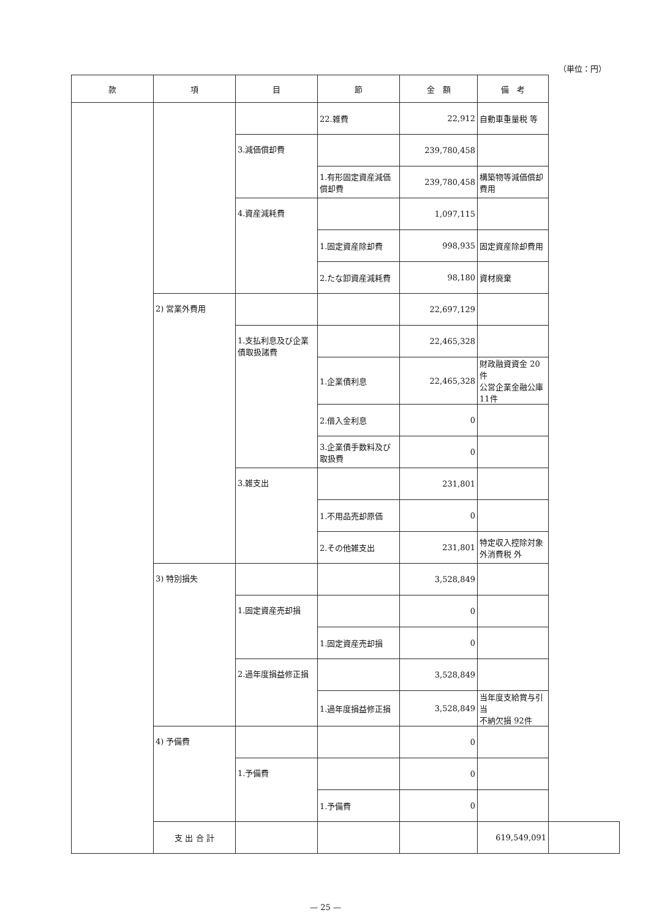（単位：円）
| 款 | 項 | 目 | 節 | 金 額 | 備 考 | |
| --- | --- | --- | --- | --- | --- | --- |
| | | | 22.雑費 | 22,912 | 自動車重量税 等 | |
| | | 3.減価償却費 | | 239,780,458 | | |
| | | | 1.有形固定資産減価償却費 | 239,780,458 | 構築物等減価償却費用 | |
| | | 4.資産減耗費 | | 1,097,115 | | |
| | | | 1.固定資産除却費 | 998,935 | 固定資産除却費用 | |
| | | | 2.たな卸資産減耗費 | 98,180 | 資材廃棄 | |
| | 2) 営業外費用 | | | 22,697,129 | | |
| | | 1.支払利息及び企業債取扱諸費 | | 22,465,328 | | |
| | | | 1.企業債利息 | 22,465,328 | 財政融資資金 20件 公営企業金融公庫 11件 | |
| | | | 2.借入金利息 | 0 | | |
| | | | 3.企業債手数料及び取扱費 | 0 | | |
| | | 3.雑支出 | | 231,801 | | |
| | | | 1.不用品売却原価 | 0 | | |
| | | | 2.その他雑支出 | 231,801 | 特定収入控除対象外消費税 外 | |
| | 3) 特別損失 | | | 3,528,849 | | |
| | | 1.固定資産売却損 | | 0 | | |
| | | | 1.固定資産売却損 | 0 | | |
| | | 2.過年度損益修正損 | | 3,528,849 | | |
| | | | 1.過年度損益修正損 | 3,528,849 | 当年度支給賞与引当 不納欠損 92件 | |
| | 4) 予備費 | | | 0 | | |
| | | 1.予備費 | | 0 | | |
| | | | 1.予備費 | 0 | | |
| | 支 出 合 計 | | | | 619,549,091 | |
— 25 —